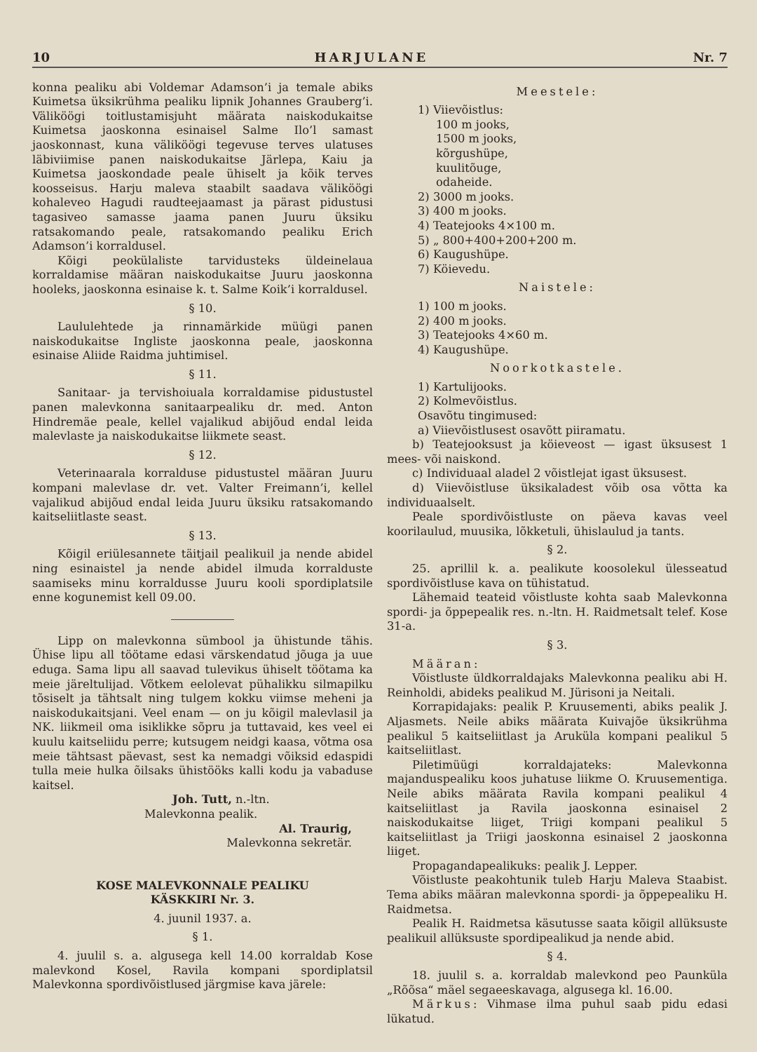10 HARJULANE Nr. 7
konna pealiku abi Voldemar Adamson’i ja temale abiks Kuimetsa üksikrühma pealiku lipnik Johannes Grauberg’i. Väliköögi toitlustamisjuht määrata naiskodukaitse Kuimetsa jaoskonna esinaisel Salme Ilo’l samast jaoskonnast, kuna väliköögi tegevuse terves ulatuses läbiviimise panen naiskodukaitse Järlepa, Kaiu ja Kuimetsa jaoskondade peale ühiselt ja kõik terves koosseisus. Harju maleva staabilt saadava väliköögi kohaleveo Hagudi raudteejaamast ja pärast pidustusi tagasiveo samasse jaama panen Juuru üksiku ratsakomando peale, ratsakomando pealiku Erich Adamson’i korraldusel.
Kõigi peokülaliste tarvidusteks üldeinelaua korraldamise määran naiskodukaitse Juuru jaoskonna hooleks, jaoskonna esinaise k. t. Salme Koik’i korraldusel.
§ 10.
Laululehtede ja rinnamärkide müügi panen naiskodukaitse Ingliste jaoskonna peale, jaoskonna esinaise Aliide Raidma juhtimisel.
§ 11.
Sanitaar- ja tervishoiuala korraldamise pidustustel panen malevkonna sanitaarpealiku dr. med. Anton Hindremäe peale, kellel vajalikud abijõud endal leida malevlaste ja naiskodukaitse liikmete seast.
§ 12.
Veterinaarala korralduse pidustustel määran Juuru kompani malevlase dr. vet. Valter Freimann’i, kellel vajalikud abijõud endal leida Juuru üksiku ratsakomando kaitseliitlaste seast.
§ 13.
Kõigil eriülesannete täitjail pealikuil ja nende abidel ning esinaistel ja nende abidel ilmuda korralduste saamiseks minu korraldusse Juuru kooli spordiplatsile enne kogunemist kell 09.00.
Lipp on malevkonna sümbool ja ühistunde tähis. Ühise lipu all töötame edasi värskendatud jõuga ja uue eduga. Sama lipu all saavad tulevikus ühiselt töötama ka meie järeltulijad. Võtkem eelolevat pühalikku silmapilku tõsiselt ja tähtsalt ning tulgem kokku viimse meheni ja naiskodukaitsjani. Veel enam — on ju kõigil malevlasil ja NK. liikmeil oma isiklikke sõpru ja tuttavaid, kes veel ei kuulu kaitseliidu perre; kutsugem neidgi kaasa, võtma osa meie tähtsast päevast, sest ka nemadgi võiksid edaspidi tulla meie hulka õilsaks ühistööks kalli kodu ja vabaduse kaitsel.
Joh. Tutt, n.-ltn.
Malevkonna pealik.
Al. Traurig,
Malevkonna sekretär.
KOSE MALEVKONNALE PEALIKU
KÄSKKIRI Nr. 3.
4. juunil 1937. a.
§ 1.
4. juulil s. a. algusega kell 14.00 korraldab Kose malevkond Kosel, Ravila kompani spordiplatsil Malevkonna spordivõistlused järgmise kava järele:
Meestele:
1) Viievõistlus:
100 m jooks,
1500 m jooks,
kõrgushüpe,
kuulitõuge,
odaheide.
2) 3000 m jooks.
3) 400 m jooks.
4) Teatejooks 4×100 m.
5) „ 800+400+200+200 m.
6) Kaugushüpe.
7) Köievedu.
Naistele:
1) 100 m jooks.
2) 400 m jooks.
3) Teatejooks 4×60 m.
4) Kaugushüpe.
Noorkotkastele.
1) Kartulijooks.
2) Kolmevõistlus.
Osavõtu tingimused:
a) Viievõistlusest osavõtt piiramatu.
b) Teatejooksust ja köieveost — igast üksusest 1 mees- või naiskond.
c) Individuaal aladel 2 võistlejat igast üksusest.
d) Viievõistluse üksikaladest võib osa võtta ka individuaalselt.
Peale spordivõistluste on päeva kavas veel koorilaulud, muusika, lõkketuli, ühislaulud ja tants.
§ 2.
25. aprillil k. a. pealikute koosolekul ülesseatud spordivõistluse kava on tühistatud.
Lähemaid teateid võistluste kohta saab Malevkonna spordi- ja õppepealik res. n.-ltn. H. Raidmetsalt telef. Kose 31-a.
§ 3.
Määran:
Võistluste üldkorraldajaks Malevkonna pealiku abi H. Reinholdi, abideks pealikud M. Jürisoni ja Neitali.
Korrapidajaks: pealik P. Kruusementi, abiks pealik J. Aljasmets. Neile abiks määrata Kuivajõe üksikrühma pealikul 5 kaitseliitlast ja Aruküla kompani pealikul 5 kaitseliitlast.
Piletimüügi korraldajateks: Malevkonna majanduspealiku koos juhatuse liikme O. Kruusementiga. Neile abiks määrata Ravila kompani pealikul 4 kaitseliitlast ja Ravila jaoskonna esinaisel 2 naiskodukaitse liiget, Triigi kompani pealikul 5 kaitseliitlast ja Triigi jaoskonna esinaisel 2 jaoskonna liiget.
Propagandapealikuks: pealik J. Lepper.
Võistluste peakohtunik tuleb Harju Maleva Staabist. Tema abiks määran malevkonna spordi- ja õppepealiku H. Raidmetsa.
Pealik H. Raidmetsa käsutusse saata kõigil allüksuste pealikuil allüksuste spordipealikud ja nende abid.
§ 4.
18. juulil s. a. korraldab malevkond peo Paunküla „Rõõsa“ mäel segaeeskavaga, algusega kl. 16.00.
Märkus: Vihmase ilma puhul saab pidu edasi lükatud.